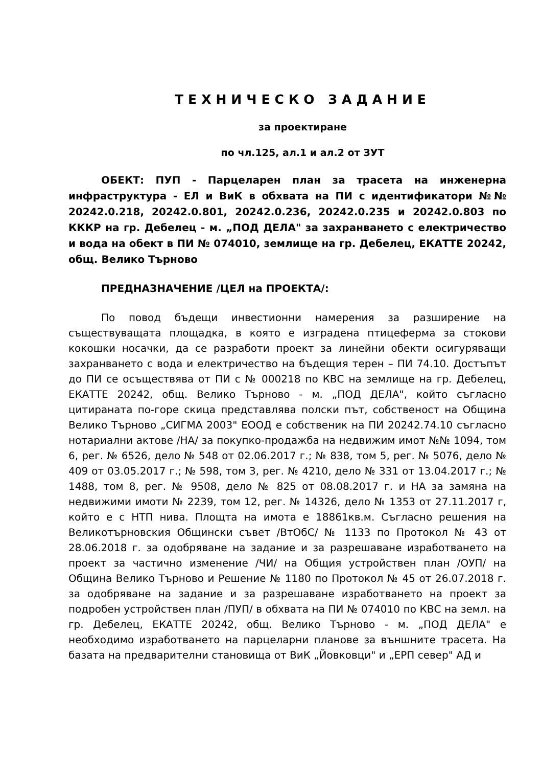ТЕХНИЧЕСКО ЗАДАНИЕ
за проектиране
по чл.125, ал.1 и ал.2 от ЗУТ
ОБЕКТ: ПУП - Парцеларен план за трасета на инженерна инфраструктура - ЕЛ и ВиК в обхвата на ПИ с идентификатори №№ 20242.0.218, 20242.0.801, 20242.0.236, 20242.0.235 и 20242.0.803 по КККР на гр. Дебелец - м. „ПОД ДЕЛА" за захранването с електричество и вода на обект в ПИ № 074010, землище на гр. Дебелец, ЕКАТТЕ 20242, общ. Велико Търново
ПРЕДНАЗНАЧЕНИЕ /ЦЕЛ на ПРОЕКТА/:
По повод бъдещи инвестионни намерения за разширение на съществуващата площадка, в която е изградена птицеферма за стокови кокошки носачки, да се разработи проект за линейни обекти осигуряващи захранването с вода и електричество на бъдещия терен – ПИ 74.10. Достъпът до ПИ се осъществява от ПИ с № 000218 по КВС на землище на гр. Дебелец, ЕКАТТЕ 20242, общ. Велико Търново - м. „ПОД ДЕЛА", който съгласно цитираната по-горе скица представлява полски път, собственост на Община Велико Търново „СИГМА 2003" ЕООД е собственик на ПИ 20242.74.10 съгласно нотариални актове /НА/ за покупко-продажба на недвижим имот №№ 1094, том 6, рег. № 6526, дело № 548 от 02.06.2017 г.; № 838, том 5, рег. № 5076, дело № 409 от 03.05.2017 г.; № 598, том 3, рег. № 4210, дело № 331 от 13.04.2017 г.; № 1488, том 8, рег. № 9508, дело № 825 от 08.08.2017 г. и НА за замяна на недвижими имоти № 2239, том 12, рег. № 14326, дело № 1353 от 27.11.2017 г, който е с НТП нива. Площта на имота е 18861кв.м. Съгласно решения на Великотърновския Общински съвет /ВтОбС/ № 1133 по Протокол № 43 от 28.06.2018 г. за одобряване на задание и за разрешаване изработването на проект за частично изменение /ЧИ/ на Общия устройствен план /ОУП/ на Община Велико Търново и Решение № 1180 по Протокол № 45 от 26.07.2018 г. за одобряване на задание и за разрешаване изработването на проект за подробен устройствен план /ПУП/ в обхвата на ПИ № 074010 по КВС на земл. на гр. Дебелец, ЕКАТТЕ 20242, общ. Велико Търново - м. „ПОД ДЕЛА" е необходимо изработването на парцеларни планове за външните трасета. На базата на предварителни становища от ВиК „Йовковци" и „ЕРП север" АД и